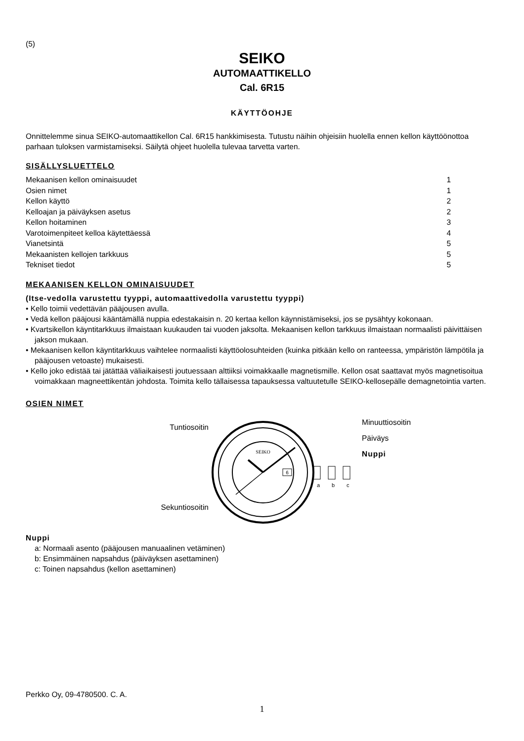(5)
SEIKO
AUTOMAATTIKELLO
Cal. 6R15
KÄYTTÖOHJE
Onnittelemme sinua SEIKO-automaattikellon Cal. 6R15 hankkimisesta. Tutustu näihin ohjeisiin huolella ennen kellon käyttöönottoa parhaan tuloksen varmistamiseksi. Säilytä ohjeet huolella tulevaa tarvetta varten.
SISÄLLYSLUETTELO
| Mekaanisen kellon ominaisuudet | 1 |
| Osien nimet | 1 |
| Kellon käyttö | 2 |
| Kelloajan ja päiväyksen asetus | 2 |
| Kellon hoitaminen | 3 |
| Varotoimenpiteet kelloa käytettäessä | 4 |
| Vianetsintä | 5 |
| Mekaanisten kellojen tarkkuus | 5 |
| Tekniset tiedot | 5 |
MEKAANISEN KELLON OMINAISUUDET
(Itse-vedolla varustettu tyyppi, automaattivedolla varustettu tyyppi)
• Kello toimii vedettävän pääjousen avulla.
• Vedä kellon pääjousi kääntämällä nuppia edestakaisin n. 20 kertaa kellon käynnistämiseksi, jos se pysähtyy kokonaan.
• Kvartsikellon käyntitarkkuus ilmaistaan kuukauden tai vuoden jaksolta. Mekaanisen kellon tarkkuus ilmaistaan normaalisti päivittäisen jakson mukaan.
• Mekaanisen kellon käyntitarkkuus vaihtelee normaalisti käyttöolosuhteiden (kuinka pitkään kello on ranteessa, ympäristön lämpötila ja pääjousen vetoaste) mukaisesti.
• Kello joko edistää tai jätättää väliaikaisesti joutuessaan alttiiksi voimakkaalle magnetismille. Kellon osat saattavat myös magnetisoitua voimakkaan magneettikentän johdosta. Toimita kello tällaisessa tapauksessa valtuutetulle SEIKO-kellosepälle demagnetointia varten.
OSIEN NIMET
Tuntiosoitin
Sekuntiosoitin
SEIKO
6
a
b
c
Minuuttiosoitin
Päiväys
Nuppi
Nuppi
a: Normaali asento (pääjousen manuaalinen vetäminen)
b: Ensimmäinen napsahdus (päiväyksen asettaminen)
c: Toinen napsahdus (kellon asettaminen)
Perkko Oy, 09-4780500. C. A.
1